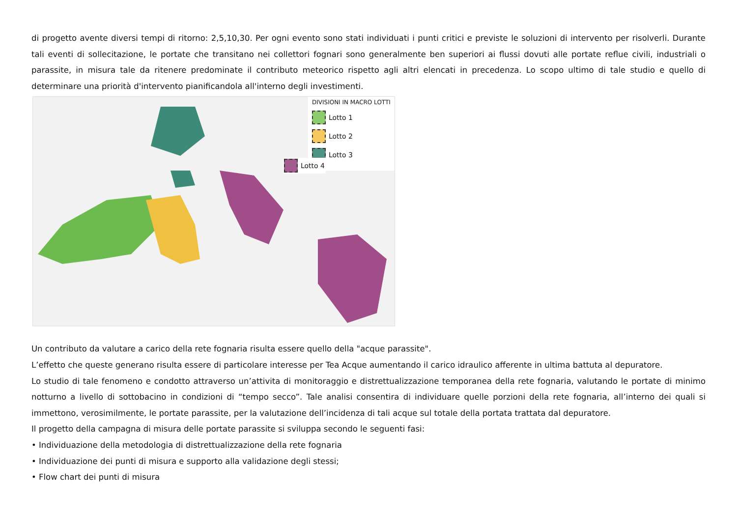di progetto avente diversi tempi di ritorno: 2,5,10,30. Per ogni evento sono stati individuati i punti critici e previste le soluzioni di intervento per risolverli. Durante tali eventi di sollecitazione, le portate che transitano nei collettori fognari sono generalmente ben superiori ai flussi dovuti alle portate reflue civili, industriali o parassite, in misura tale da ritenere predominate il contributo meteorico rispetto agli altri elencati in precedenza. Lo scopo ultimo di tale studio e quello di determinare una priorità d'intervento pianificandola all'interno degli investimenti.
DIVISIONI IN MACRO LOTTI
Lotto 1
Lotto 2
Lotto 3
Lotto 4
Un contributo da valutare a carico della rete fognaria risulta essere quello della "acque parassite".
L’effetto che queste generano risulta essere di particolare interesse per Tea Acque aumentando il carico idraulico afferente in ultima battuta al depuratore.
Lo studio di tale fenomeno e condotto attraverso un’attivita di monitoraggio e distrettualizzazione temporanea della rete fognaria, valutando le portate di minimo notturno a livello di sottobacino in condizioni di “tempo secco”. Tale analisi consentira di individuare quelle porzioni della rete fognaria, all’interno dei quali si immettono, verosimilmente, le portate parassite, per la valutazione dell’incidenza di tali acque sul totale della portata trattata dal depuratore.
Il progetto della campagna di misura delle portate parassite si sviluppa secondo le seguenti fasi:
• Individuazione della metodologia di distrettualizzazione della rete fognaria
• Individuazione dei punti di misura e supporto alla validazione degli stessi;
• Flow chart dei punti di misura